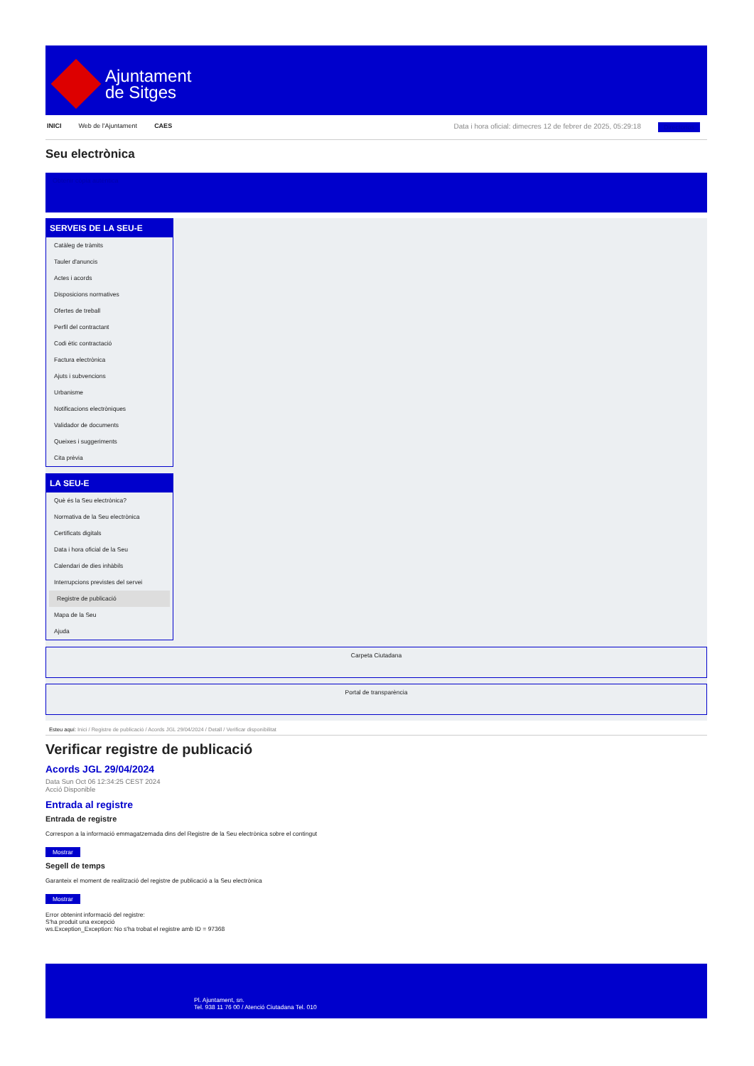Ajuntament
de Sitges
INICI Web de l'Ajuntament CAES Data i hora oficial: dimecres 12 de febrer de 2025, 05:29:18 Directorios
Seu electrònica
Obtenir còpia autèntica
SERVEIS DE LA SEU-E
Catàleg de tràmits
Tauler d'anuncis
Actes i acords
Disposicions normatives
Ofertes de treball
Perfil del contractant
Codi ètic contractació
Factura electrònica
Ajuts i subvencions
Urbanisme
Notificacions electròniques
Validador de documents
Queixes i suggeriments
Cita prèvia
LA SEU-E
Què és la Seu electrònica?
Normativa de la Seu electrònica
Certificats digitals
Data i hora oficial de la Seu
Calendari de dies inhàbils
Interrupcions previstes del servei
Registre de publicació
Mapa de la Seu
Ajuda
Carpeta Ciutadana
Portal de transparència
Esteu aquí: Inici / Registre de publicació / Acords JGL 29/04/2024 / Detall / Verificar disponibilitat
Verificar registre de publicació
Acords JGL 29/04/2024
Data Sun Oct 06 12:34:25 CEST 2024
Acció Disponible
Entrada al registre
Entrada de registre
Correspon a la informació emmagatzemada dins del Registre de la Seu electrònica sobre el contingut
Mostrar
Segell de temps
Garanteix el moment de realització del registre de publicació a la Seu electrònica
Mostrar
Error obtenint informació del registre:
S'ha produit una excepció
ws.Exception_Exception: No s'ha trobat el registre amb ID = 97368
Pl. Ajuntament, sn.
Tel. 938 11 76 00 / Atenció Ciutadana Tel. 010